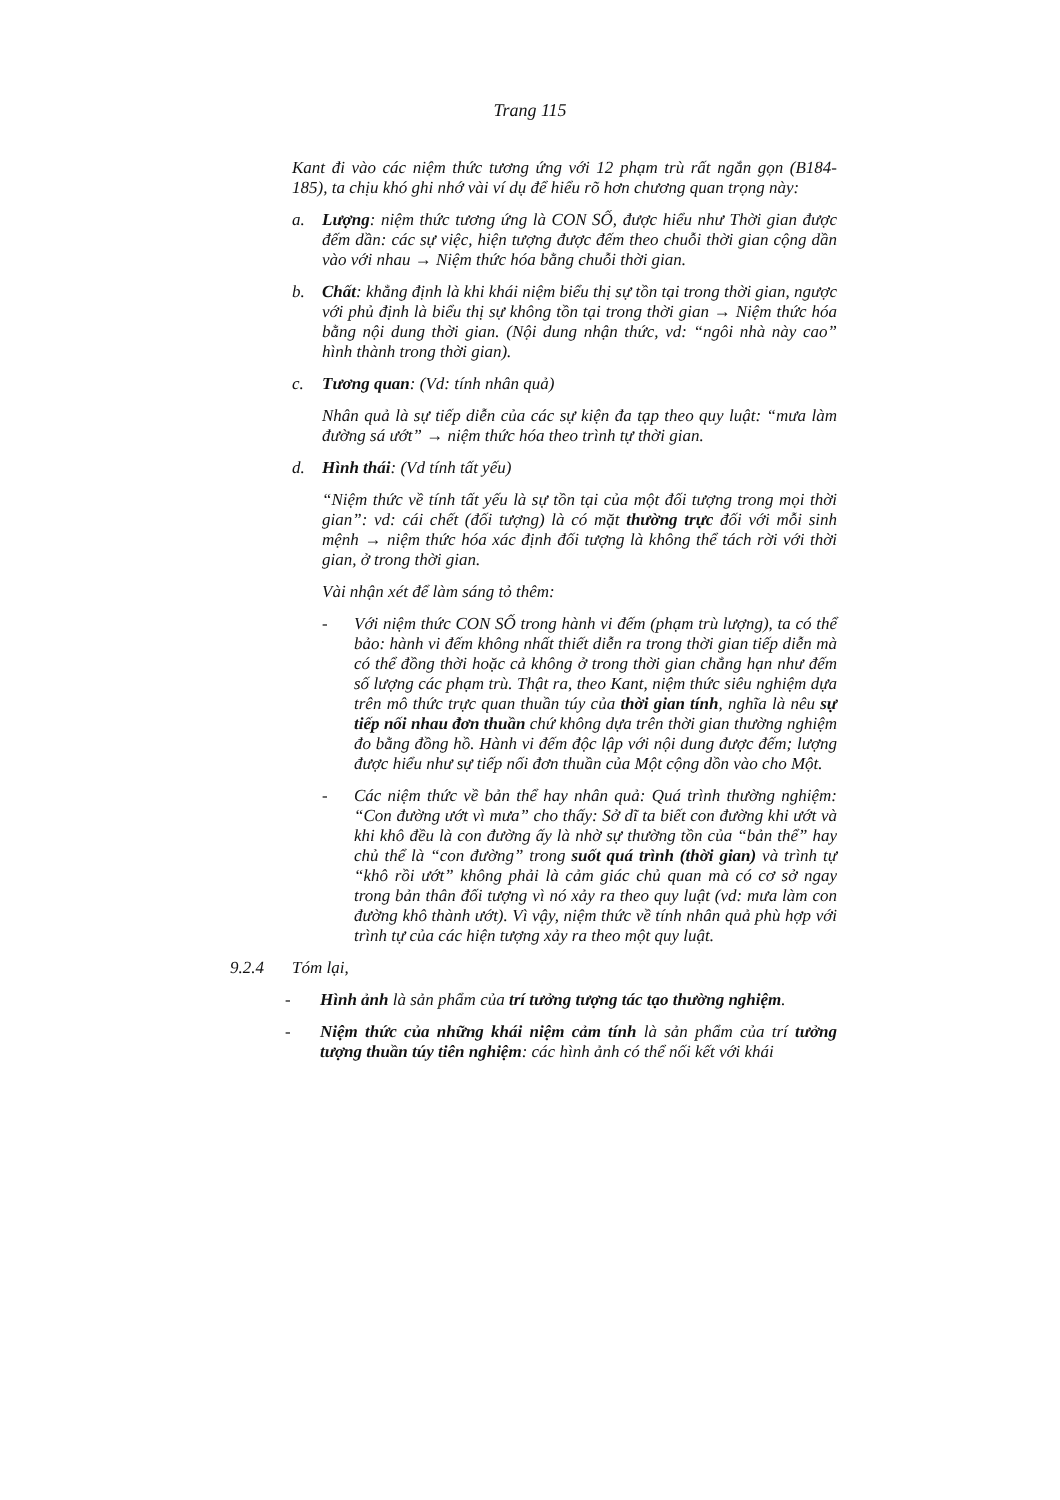Trang 115
Kant đi vào các niệm thức tương ứng với 12 phạm trù rất ngắn gọn (B184-185), ta chịu khó ghi nhớ vài ví dụ để hiểu rõ hơn chương quan trọng này:
a. Lượng: niệm thức tương ứng là CON SỐ, được hiểu như Thời gian được đếm dần: các sự việc, hiện tượng được đếm theo chuỗi thời gian cộng dần vào với nhau → Niệm thức hóa bằng chuỗi thời gian.
b. Chất: khẳng định là khi khái niệm biểu thị sự tồn tại trong thời gian, ngược với phủ định là biểu thị sự không tồn tại trong thời gian → Niệm thức hóa bằng nội dung thời gian. (Nội dung nhận thức, vd: “ngôi nhà này cao” hình thành trong thời gian).
c. Tương quan: (Vd: tính nhân quả)
Nhân quả là sự tiếp diễn của các sự kiện đa tạp theo quy luật: “mưa làm đường sá ướt” → niệm thức hóa theo trình tự thời gian.
d. Hình thái: (Vd tính tất yếu)
“Niệm thức về tính tất yếu là sự tồn tại của một đối tượng trong mọi thời gian”: vd: cái chết (đối tượng) là có mặt thường trực đối với mỗi sinh mệnh → niệm thức hóa xác định đối tượng là không thể tách rời với thời gian, ở trong thời gian.
Vài nhận xét để làm sáng tỏ thêm:
- Với niệm thức CON SỐ trong hành vi đếm (phạm trù lượng), ta có thể bảo: hành vi đếm không nhất thiết diễn ra trong thời gian tiếp diễn mà có thể đồng thời hoặc cả không ở trong thời gian chẳng hạn như đếm số lượng các phạm trù. Thật ra, theo Kant, niệm thức siêu nghiệm dựa trên mô thức trực quan thuần túy của thời gian tính, nghĩa là nêu sự tiếp nối nhau đơn thuần chứ không dựa trên thời gian thường nghiệm đo bằng đồng hồ. Hành vi đếm độc lập với nội dung được đếm; lượng được hiểu như sự tiếp nối đơn thuần của Một cộng dồn vào cho Một.
- Các niệm thức về bản thể hay nhân quả: Quá trình thường nghiệm: “Con đường ướt vì mưa” cho thấy: Sở dĩ ta biết con đường khi ướt và khi khô đều là con đường ấy là nhờ sự thường tồn của “bản thể” hay chủ thể là “con đường” trong suốt quá trình (thời gian) và trình tự “khô rồi ướt” không phải là cảm giác chủ quan mà có cơ sở ngay trong bản thân đối tượng vì nó xảy ra theo quy luật (vd: mưa làm con đường khô thành ướt). Vì vậy, niệm thức về tính nhân quả phù hợp với trình tự của các hiện tượng xảy ra theo một quy luật.
9.2.4 Tóm lại,
- Hình ảnh là sản phẩm của trí tưởng tượng tác tạo thường nghiệm.
- Niệm thức của những khái niệm cảm tính là sản phẩm của trí tưởng tượng thuần túy tiên nghiệm: các hình ảnh có thể nối kết với khái